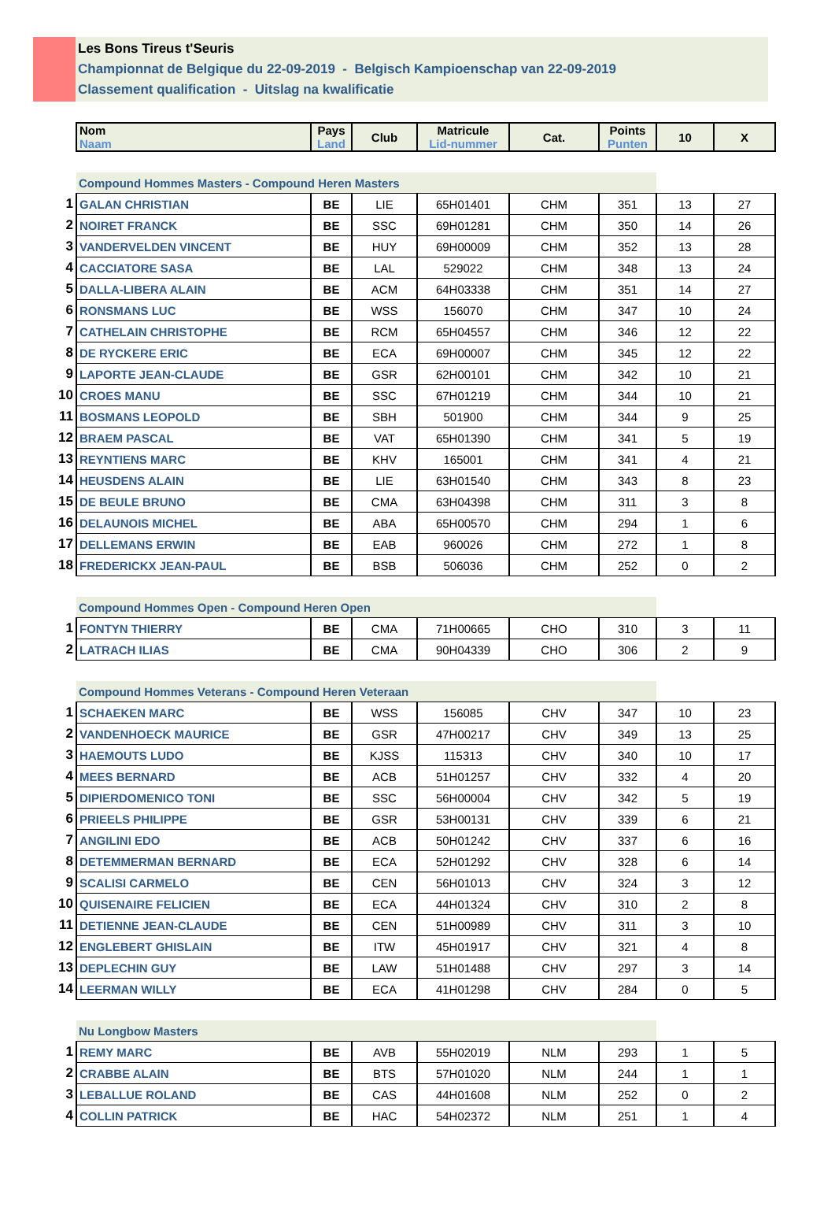Les Bons Tireus t'Seuris
Championnat de Belgique du 22-09-2019 - Belgisch Kampioenschap van 22-09-2019
Classement qualification - Uitslag na kwalificatie
| | Nom Naam | Pays Land | Club | Matricule Lid-nummer | Cat. | Points Punten | 10 | X |
| | Compound Hommes Masters - Compound Heren Masters | | | | | | | |
| 1 | GALAN CHRISTIAN | BE | LIE | 65H01401 | CHM | 351 | 13 | 27 |
| 2 | NOIRET FRANCK | BE | SSC | 69H01281 | CHM | 350 | 14 | 26 |
| 3 | VANDERVELDEN VINCENT | BE | HUY | 69H00009 | CHM | 352 | 13 | 28 |
| 4 | CACCIATORE SASA | BE | LAL | 529022 | CHM | 348 | 13 | 24 |
| 5 | DALLA-LIBERA ALAIN | BE | ACM | 64H03338 | CHM | 351 | 14 | 27 |
| 6 | RONSMANS LUC | BE | WSS | 156070 | CHM | 347 | 10 | 24 |
| 7 | CATHELAIN CHRISTOPHE | BE | RCM | 65H04557 | CHM | 346 | 12 | 22 |
| 8 | DE RYCKERE ERIC | BE | ECA | 69H00007 | CHM | 345 | 12 | 22 |
| 9 | LAPORTE JEAN-CLAUDE | BE | GSR | 62H00101 | CHM | 342 | 10 | 21 |
| 10 | CROES MANU | BE | SSC | 67H01219 | CHM | 344 | 10 | 21 |
| 11 | BOSMANS LEOPOLD | BE | SBH | 501900 | CHM | 344 | 9 | 25 |
| 12 | BRAEM PASCAL | BE | VAT | 65H01390 | CHM | 341 | 5 | 19 |
| 13 | REYNTIENS MARC | BE | KHV | 165001 | CHM | 341 | 4 | 21 |
| 14 | HEUSDENS ALAIN | BE | LIE | 63H01540 | CHM | 343 | 8 | 23 |
| 15 | DE BEULE BRUNO | BE | CMA | 63H04398 | CHM | 311 | 3 | 8 |
| 16 | DELAUNOIS MICHEL | BE | ABA | 65H00570 | CHM | 294 | 1 | 6 |
| 17 | DELLEMANS ERWIN | BE | EAB | 960026 | CHM | 272 | 1 | 8 |
| 18 | FREDERICKX JEAN-PAUL | BE | BSB | 506036 | CHM | 252 | 0 | 2 |
| | Compound Hommes Open - Compound Heren Open | | | | | | | |
| 1 | FONTYN THIERRY | BE | CMA | 71H00665 | CHO | 310 | 3 | 11 |
| 2 | LATRACH ILIAS | BE | CMA | 90H04339 | CHO | 306 | 2 | 9 |
| | Compound Hommes Veterans - Compound Heren Veteraan | | | | | | | |
| 1 | SCHAEKEN MARC | BE | WSS | 156085 | CHV | 347 | 10 | 23 |
| 2 | VANDENHOECK MAURICE | BE | GSR | 47H00217 | CHV | 349 | 13 | 25 |
| 3 | HAEMOUTS LUDO | BE | KJSS | 115313 | CHV | 340 | 10 | 17 |
| 4 | MEES BERNARD | BE | ACB | 51H01257 | CHV | 332 | 4 | 20 |
| 5 | DIPIERDOMENICO TONI | BE | SSC | 56H00004 | CHV | 342 | 5 | 19 |
| 6 | PRIEELS PHILIPPE | BE | GSR | 53H00131 | CHV | 339 | 6 | 21 |
| 7 | ANGILINI EDO | BE | ACB | 50H01242 | CHV | 337 | 6 | 16 |
| 8 | DETEMMERMAN BERNARD | BE | ECA | 52H01292 | CHV | 328 | 6 | 14 |
| 9 | SCALISI CARMELO | BE | CEN | 56H01013 | CHV | 324 | 3 | 12 |
| 10 | QUISENAIRE FELICIEN | BE | ECA | 44H01324 | CHV | 310 | 2 | 8 |
| 11 | DETIENNE JEAN-CLAUDE | BE | CEN | 51H00989 | CHV | 311 | 3 | 10 |
| 12 | ENGLEBERT GHISLAIN | BE | ITW | 45H01917 | CHV | 321 | 4 | 8 |
| 13 | DEPLECHIN GUY | BE | LAW | 51H01488 | CHV | 297 | 3 | 14 |
| 14 | LEERMAN WILLY | BE | ECA | 41H01298 | CHV | 284 | 0 | 5 |
| | Nu Longbow Masters | | | | | | | |
| 1 | REMY MARC | BE | AVB | 55H02019 | NLM | 293 | 1 | 5 |
| 2 | CRABBE ALAIN | BE | BTS | 57H01020 | NLM | 244 | 1 | 1 |
| 3 | LEBALLUE ROLAND | BE | CAS | 44H01608 | NLM | 252 | 0 | 2 |
| 4 | COLLIN PATRICK | BE | HAC | 54H02372 | NLM | 251 | 1 | 4 |